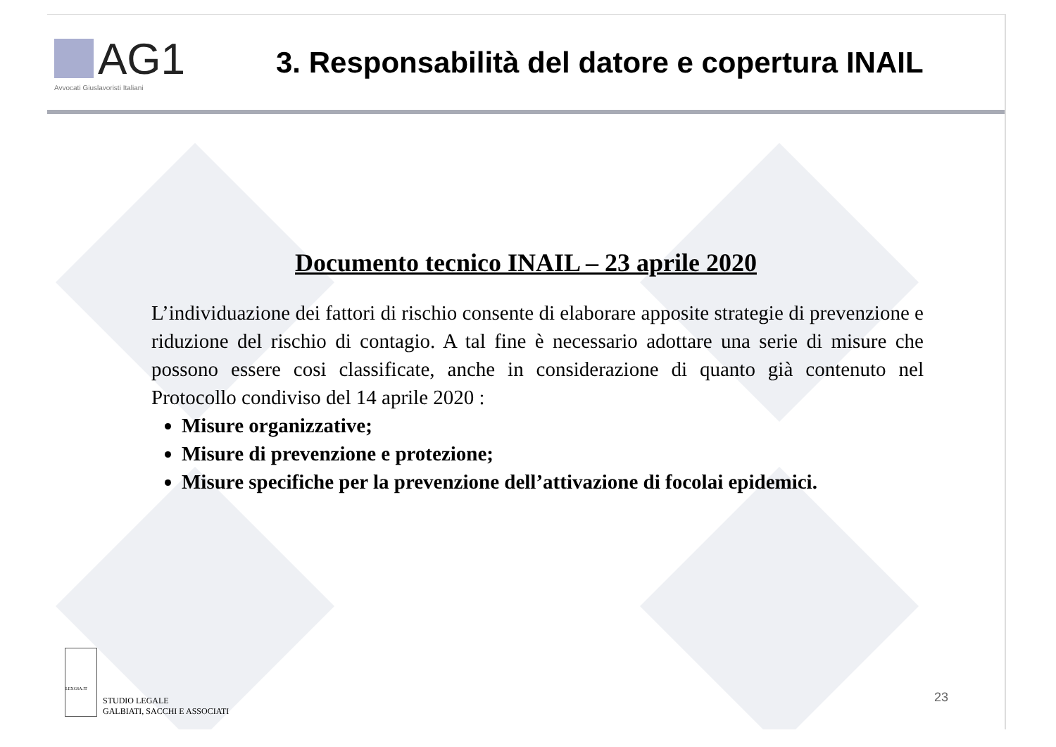AG1
Avvocati Giuslavoristi Italiani
3. Responsabilità del datore e copertura INAIL
Documento tecnico INAIL – 23 aprile 2020
L’individuazione dei fattori di rischio consente di elaborare apposite strategie di prevenzione e riduzione del rischio di contagio. A tal fine è necessario adottare una serie di misure che possono essere cosi classificate, anche in considerazione di quanto già contenuto nel Protocollo condiviso del 14 aprile 2020 :
Misure organizzative;
Misure di prevenzione e protezione;
Misure specifiche per la prevenzione dell’attivazione di focolai epidemici.
LEXGSA.IT
STUDIO LEGALE
GALBIATI, SACCHI E ASSOCIATI
23